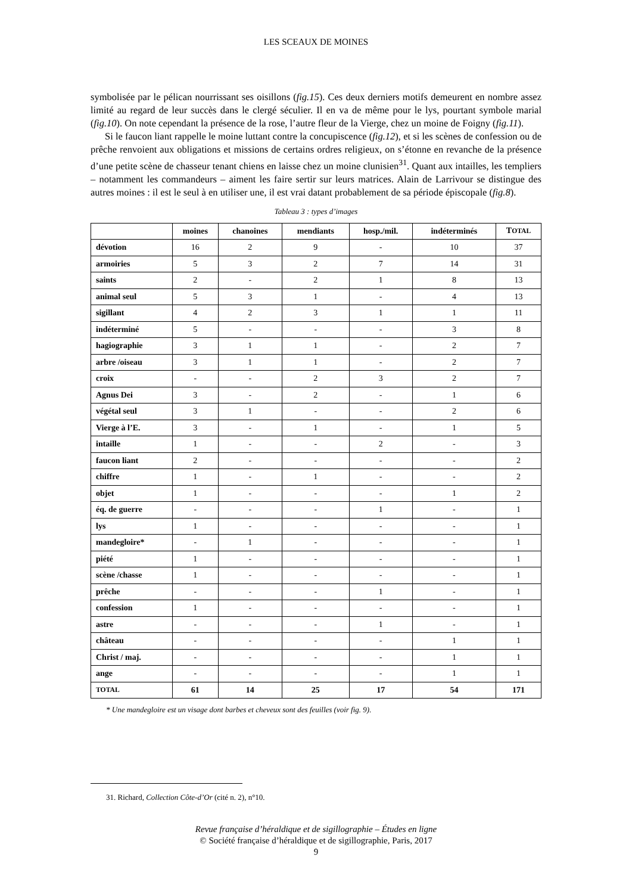LES SCEAUX DE MOINES
symbolisée par le pélican nourrissant ses oisillons (fig.15). Ces deux derniers motifs demeurent en nombre assez limité au regard de leur succès dans le clergé séculier. Il en va de même pour le lys, pourtant symbole marial (fig.10). On note cependant la présence de la rose, l’autre fleur de la Vierge, chez un moine de Foigny (fig.11).
Si le faucon liant rappelle le moine luttant contre la concupiscence (fig.12), et si les scènes de confession ou de prêche renvoient aux obligations et missions de certains ordres religieux, on s’étonne en revanche de la présence d’une petite scène de chasseur tenant chiens en laisse chez un moine clunisien<sup>31</sup>. Quant aux intailles, les templiers – notamment les commandeurs – aiment les faire sertir sur leurs matrices. Alain de Larrivour se distingue des autres moines : il est le seul à en utiliser une, il est vrai datant probablement de sa période épiscopale (fig.8).
Tableau 3 : types d’images
| | moines | chanoines | mendiants | hosp./mil. | indéterminés | T OTAL |
| --- | --- | --- | --- | --- | --- | --- |
| dévotion | 16 | 2 | 9 | - | 10 | 37 |
| armoiries | 5 | 3 | 2 | 7 | 14 | 31 |
| saints | 2 | - | 2 | 1 | 8 | 13 |
| animal seul | 5 | 3 | 1 | - | 4 | 13 |
| sigillant | 4 | 2 | 3 | 1 | 1 | 11 |
| indéterminé | 5 | - | - | - | 3 | 8 |
| hagiographie | 3 | 1 | 1 | - | 2 | 7 |
| arbre /oiseau | 3 | 1 | 1 | - | 2 | 7 |
| croix | - | - | 2 | 3 | 2 | 7 |
| Agnus Dei | 3 | - | 2 | - | 1 | 6 |
| végétal seul | 3 | 1 | - | - | 2 | 6 |
| Vierge à l’E. | 3 | - | 1 | - | 1 | 5 |
| intaille | 1 | - | - | 2 | - | 3 |
| faucon liant | 2 | - | - | - | - | 2 |
| chiffre | 1 | - | 1 | - | - | 2 |
| objet | 1 | - | - | - | 1 | 2 |
| éq. de guerre | - | - | - | 1 | - | 1 |
| lys | 1 | - | - | - | - | 1 |
| mandegloire* | - | 1 | - | - | - | 1 |
| piété | 1 | - | - | - | - | 1 |
| scène /chasse | 1 | - | - | - | - | 1 |
| prêche | - | - | - | 1 | - | 1 |
| confession | 1 | - | - | - | - | 1 |
| astre | - | - | - | 1 | - | 1 |
| château | - | - | - | - | 1 | 1 |
| Christ / maj. | - | - | - | - | 1 | 1 |
| ange | - | - | - | - | 1 | 1 |
| TOTAL | 61 | 14 | 25 | 17 | 54 | 171 |
* Une mandegloire est un visage dont barbes et cheveux sont des feuilles (voir fig. 9).
31. Richard, Collection Côte-d’Or (cité n. 2), n°10.
Revue française d’héraldique et de sigillographie – Études en ligne
© Société française d’héraldique et de sigillographie, Paris, 2017
9